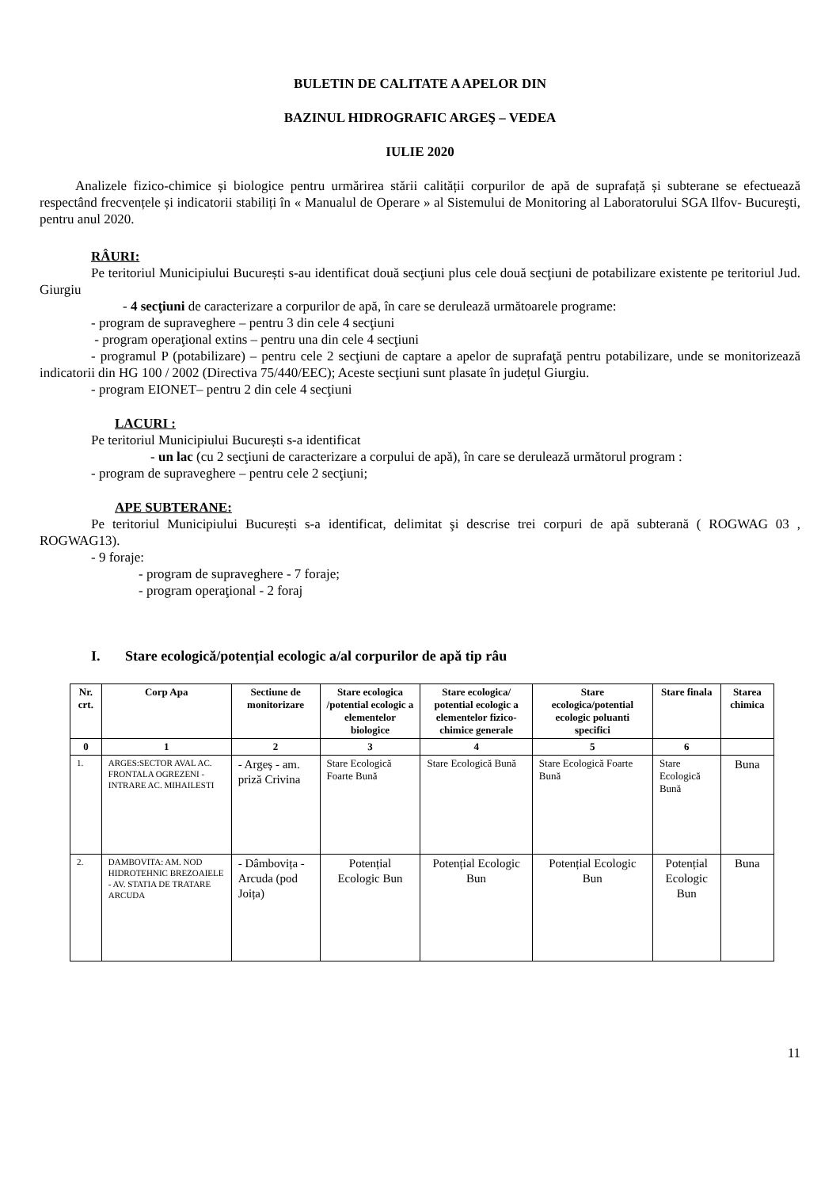BULETIN DE CALITATE A APELOR DIN
BAZINUL HIDROGRAFIC ARGEŞ – VEDEA
IULIE 2020
Analizele fizico-chimice și biologice pentru urmărirea stării calității corpurilor de apă de suprafață și subterane se efectuează respectând frecvențele și indicatorii stabiliți în « Manualul de Operare » al Sistemului de Monitoring al Laboratorului SGA Ilfov- Bucureşti, pentru anul 2020.
RÂURI:
Pe teritoriul Municipiului București s-au identificat două secţiuni plus cele două secţiuni de potabilizare existente pe teritoriul Jud. Giurgiu
- 4 secţiuni de caracterizare a corpurilor de apă, în care se derulează următoarele programe:
- program de supraveghere – pentru 3 din cele 4 secţiuni
- program operaţional extins – pentru una din cele 4 secţiuni
- programul P (potabilizare) – pentru cele 2 secţiuni de captare a apelor de suprafaţă pentru potabilizare, unde se monitorizează indicatorii din HG 100 / 2002 (Directiva 75/440/EEC); Aceste secţiuni sunt plasate în județul Giurgiu.
- program EIONET– pentru 2 din cele 4 secţiuni
LACURI :
Pe teritoriul Municipiului București s-a identificat
- un lac (cu 2 secţiuni de caracterizare a corpului de apă), în care se derulează următorul program :
- program de supraveghere – pentru cele 2 secţiuni;
APE SUBTERANE:
Pe teritoriul Municipiului București s-a identificat, delimitat şi descrise trei corpuri de apă subterană ( ROGWAG 03 , ROGWAG13).
- 9 foraje:
- program de supraveghere - 7 foraje;
- program operaţional - 2 foraj
I. Stare ecologică/potențial ecologic a/al corpurilor de apă tip râu
| Nr. crt. | Corp Apa | Sectiune de monitorizare | Stare ecologica /potential ecologic a elementelor biologice | Stare ecologica/ potential ecologic a elementelor fizico- chimice generale | Stare ecologica/potential ecologic poluanti specifici | Stare finala | Starea chimica |
| --- | --- | --- | --- | --- | --- | --- | --- |
| 0 | 1 | 2 | 3 | 4 | 5 | 6 | |
| 1. | ARGES:SECTOR AVAL AC. FRONTALA OGREZENI - INTRARE AC. MIHAILESTI | - Argeș - am. priză Crivina | Stare Ecologică Foarte Bună | Stare Ecologică Bună | Stare Ecologică Foarte Bună | Stare Ecologică Bună | Buna |
| 2. | DAMBOVITA: AM. NOD HIDROTEHNIC BREZOAIELE - AV. STATIA DE TRATARE ARCUDA | - Dâmbovița - Arcuda (pod Joița) | Potențial Ecologic Bun | Potențial Ecologic Bun | Potențial Ecologic Bun | Potențial Ecologic Bun | Buna |
11